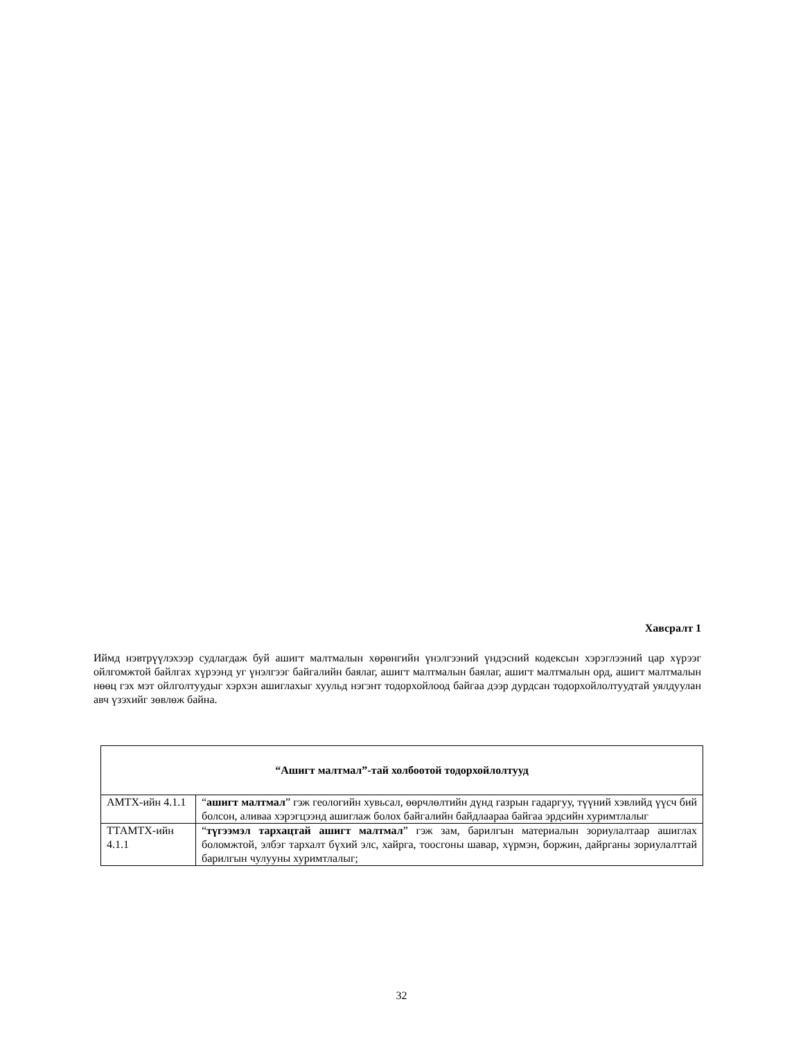Хавсралт 1
Иймд нэвтрүүлэхээр судлагдаж буй ашигт малтмалын хөрөнгийн үнэлгээний үндэсний кодексын хэрэглээний цар хүрээг ойлгомжтой байлгах хүрээнд уг үнэлгээг байгалийн баялаг, ашигт малтмалын баялаг, ашигт малтмалын орд, ашигт малтмалын нөөц гэх мэт ойлголтуудыг хэрхэн ашиглахыг хуульд нэгэнт тодорхойлоод байгаа дээр дурдсан тодорхойлолтуудтай уялдуулан авч үзэхийг зөвлөж байна.
| “Ашигт малтмал”-тай холбоотой тодорхойлолтууд | |
| АМТХ-ийн 4.1.1 | “ ашигт малтмал ” гэж геологийн хувьсал, өөрчлөлтийн дүнд газрын гадаргуу, түүний хэвлийд үүсч бий болсон, аливаа хэрэгцээнд ашиглаж болох байгалийн байдлаараа байгаа эрдсийн хуримтлалыг |
| ТТАМТХ-ийн 4.1.1 | “ түгээмэл тархацтай ашигт малтмал ” гэж зам, барилгын материалын зориулалтаар ашиглах боломжтой, элбэг тархалт бүхий элс, хайрга, тоосгоны шавар, хүрмэн, боржин, дайрганы зориулалттай барилгын чулууны хуримтлалыг; |
32